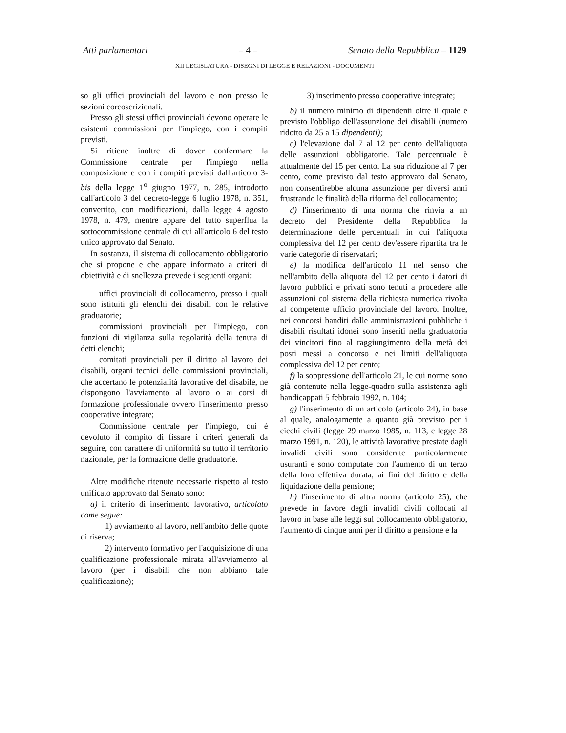Atti parlamentari – 4 – Senato della Repubblica – 1129
XII LEGISLATURA - DISEGNI DI LEGGE E RELAZIONI - DOCUMENTI
so gli uffici provinciali del lavoro e non presso le sezioni corcoscrizionali.
Presso gli stessi uffici provinciali devono operare le esistenti commissioni per l'impiego, con i compiti previsti.
Si ritiene inoltre di dover confermare la Commissione centrale per l'impiego nella composizione e con i compiti previsti dall'articolo 3-bis della legge 1<sup>o</sup> giugno 1977, n. 285, introdotto dall'articolo 3 del decreto-legge 6 luglio 1978, n. 351, convertito, con modificazioni, dalla legge 4 agosto 1978, n. 479, mentre appare del tutto superflua la sottocommissione centrale di cui all'articolo 6 del testo unico approvato dal Senato.
In sostanza, il sistema di collocamento obbligatorio che si propone e che appare informato a criteri di obiettività e di snellezza prevede i seguenti organi:
uffici provinciali di collocamento, presso i quali sono istituiti gli elenchi dei disabili con le relative graduatorie;
commissioni provinciali per l'impiego, con funzioni di vigilanza sulla regolarità della tenuta di detti elenchi;
comitati provinciali per il diritto al lavoro dei disabili, organi tecnici delle commissioni provinciali, che accertano le potenzialità lavorative del disabile, ne dispongono l'avviamento al lavoro o ai corsi di formazione professionale ovvero l'inserimento presso cooperative integrate;
Commissione centrale per l'impiego, cui è devoluto il compito di fissare i criteri generali da seguire, con carattere di uniformità su tutto il territorio nazionale, per la formazione delle graduatorie.
Altre modifiche ritenute necessarie rispetto al testo unificato approvato dal Senato sono:
a) il criterio di inserimento lavorativo, articolato come segue:
1) avviamento al lavoro, nell'ambito delle quote di riserva;
2) intervento formativo per l'acquisizione di una qualificazione professionale mirata all'avviamento al lavoro (per i disabili che non abbiano tale qualificazione);
3) inserimento presso cooperative integrate;
b) il numero minimo di dipendenti oltre il quale è previsto l'obbligo dell'assunzione dei disabili (numero ridotto da 25 a 15 dipendenti);
c) l'elevazione dal 7 al 12 per cento dell'aliquota delle assunzioni obbligatorie. Tale percentuale è attualmente del 15 per cento. La sua riduzione al 7 per cento, come previsto dal testo approvato dal Senato, non consentirebbe alcuna assunzione per diversi anni frustrando le finalità della riforma del collocamento;
d) l'inserimento di una norma che rinvia a un decreto del Presidente della Repubblica la determinazione delle percentuali in cui l'aliquota complessiva del 12 per cento dev'essere ripartita tra le varie categorie di riservatari;
e) la modifica dell'articolo 11 nel senso che nell'ambito della aliquota del 12 per cento i datori di lavoro pubblici e privati sono tenuti a procedere alle assunzioni col sistema della richiesta numerica rivolta al competente ufficio provinciale del lavoro. Inoltre, nei concorsi banditi dalle amministrazioni pubbliche i disabili risultati idonei sono inseriti nella graduatoria dei vincitori fino al raggiungimento della metà dei posti messi a concorso e nei limiti dell'aliquota complessiva del 12 per cento;
f) la soppressione dell'articolo 21, le cui norme sono già contenute nella legge-quadro sulla assistenza agli handicappati 5 febbraio 1992, n. 104;
g) l'inserimento di un articolo (articolo 24), in base al quale, analogamente a quanto già previsto per i ciechi civili (legge 29 marzo 1985, n. 113, e legge 28 marzo 1991, n. 120), le attività lavorative prestate dagli invalidi civili sono considerate particolarmente usuranti e sono computate con l'aumento di un terzo della loro effettiva durata, ai fini del diritto e della liquidazione della pensione;
h) l'inserimento di altra norma (articolo 25), che prevede in favore degli invalidi civili collocati al lavoro in base alle leggi sul collocamento obbligatorio, l'aumento di cinque anni per il diritto a pensione e la